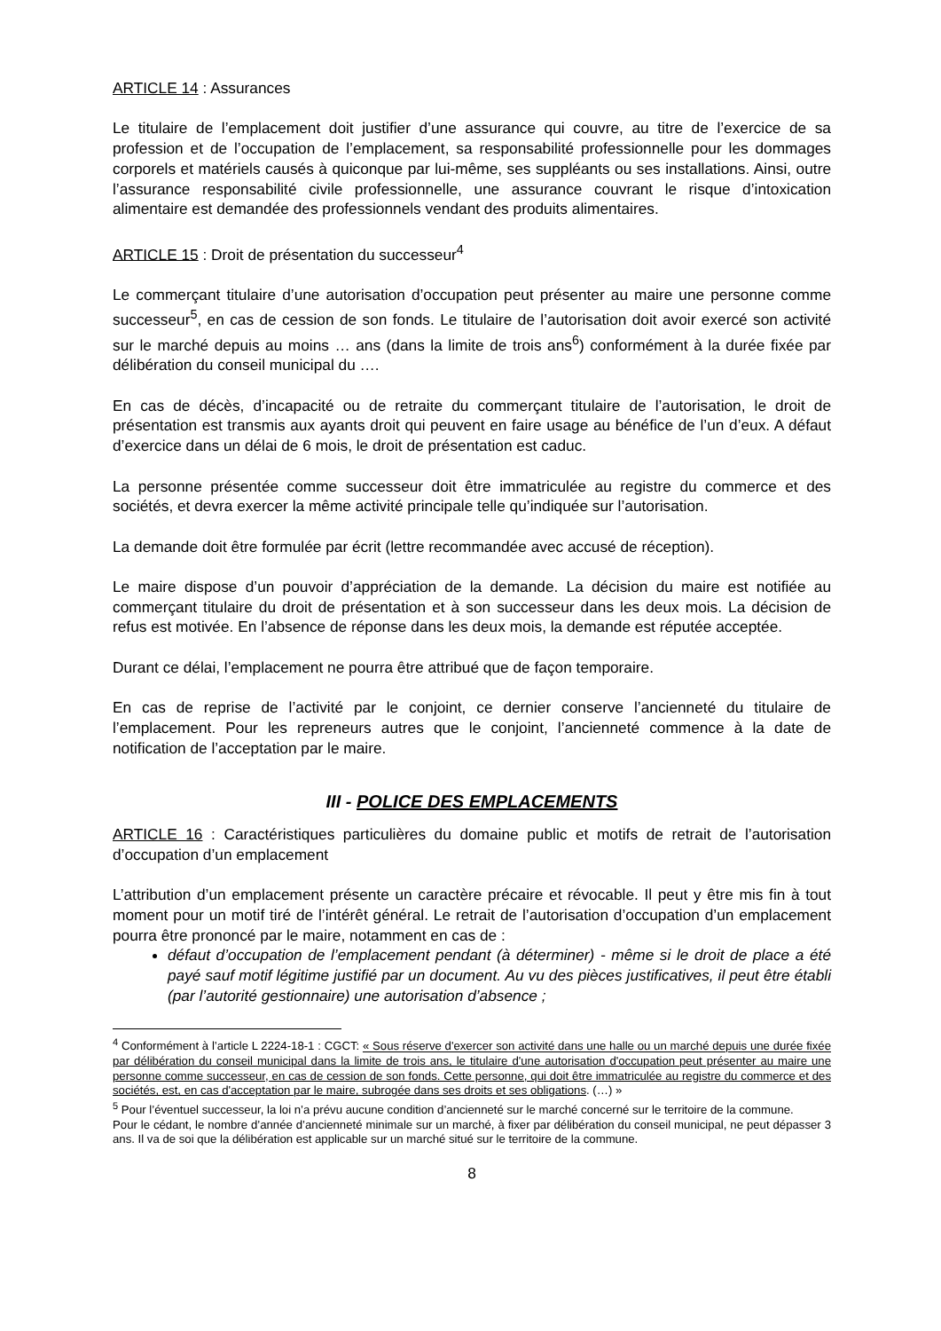ARTICLE 14 : Assurances
Le titulaire de l’emplacement doit justifier d’une assurance qui couvre, au titre de l’exercice de sa profession et de l’occupation de l’emplacement, sa responsabilité professionnelle pour les dommages corporels et matériels causés à quiconque par lui-même, ses suppléants ou ses installations. Ainsi, outre l’assurance responsabilité civile professionnelle, une assurance couvrant le risque d’intoxication alimentaire est demandée des professionnels vendant des produits alimentaires.
ARTICLE 15 : Droit de présentation du successeur<sup>4</sup>
Le commerçant titulaire d’une autorisation d’occupation peut présenter au maire une personne comme successeur<sup>5</sup>, en cas de cession de son fonds. Le titulaire de l’autorisation doit avoir exercé son activité sur le marché depuis au moins … ans (dans la limite de trois ans<sup>6</sup>) conformément à la durée fixée par délibération du conseil municipal du ….
En cas de décès, d’incapacité ou de retraite du commerçant titulaire de l’autorisation, le droit de présentation est transmis aux ayants droit qui peuvent en faire usage au bénéfice de l’un d’eux. A défaut d’exercice dans un délai de 6 mois, le droit de présentation est caduc.
La personne présentée comme successeur doit être immatriculée au registre du commerce et des sociétés, et devra exercer la même activité principale telle qu’indiquée sur l’autorisation.
La demande doit être formulée par écrit (lettre recommandée avec accusé de réception).
Le maire dispose d’un pouvoir d’appréciation de la demande. La décision du maire est notifiée au commerçant titulaire du droit de présentation et à son successeur dans les deux mois. La décision de refus est motivée. En l’absence de réponse dans les deux mois, la demande est réputée acceptée.
Durant ce délai, l’emplacement ne pourra être attribué que de façon temporaire.
En cas de reprise de l’activité par le conjoint, ce dernier conserve l’ancienneté du titulaire de l’emplacement. Pour les repreneurs autres que le conjoint, l’ancienneté commence à la date de notification de l’acceptation par le maire.
III - POLICE DES EMPLACEMENTS
ARTICLE 16 : Caractéristiques particulières du domaine public et motifs de retrait de l’autorisation d’occupation d’un emplacement
L’attribution d’un emplacement présente un caractère précaire et révocable. Il peut y être mis fin à tout moment pour un motif tiré de l’intérêt général. Le retrait de l’autorisation d’occupation d’un emplacement pourra être prononcé par le maire, notamment en cas de :
défaut d’occupation de l’emplacement pendant (à déterminer) - même si le droit de place a été payé sauf motif légitime justifié par un document. Au vu des pièces justificatives, il peut être établi (par l’autorité gestionnaire) une autorisation d’absence ;
<sup>4</sup> Conformément à l’article L 2224-18-1 : CGCT: « Sous réserve d'exercer son activité dans une halle ou un marché depuis une durée fixée par délibération du conseil municipal dans la limite de trois ans, le titulaire d'une autorisation d'occupation peut présenter au maire une personne comme successeur, en cas de cession de son fonds. Cette personne, qui doit être immatriculée au registre du commerce et des sociétés, est, en cas d'acceptation par le maire, subrogée dans ses droits et ses obligations. (…) »
<sup>5</sup> Pour l’éventuel successeur, la loi n’a prévu aucune condition d’ancienneté sur le marché concerné sur le territoire de la commune.
Pour le cédant, le nombre d’année d’ancienneté minimale sur un marché, à fixer par délibération du conseil municipal, ne peut dépasser 3 ans. Il va de soi que la délibération est applicable sur un marché situé sur le territoire de la commune.
8